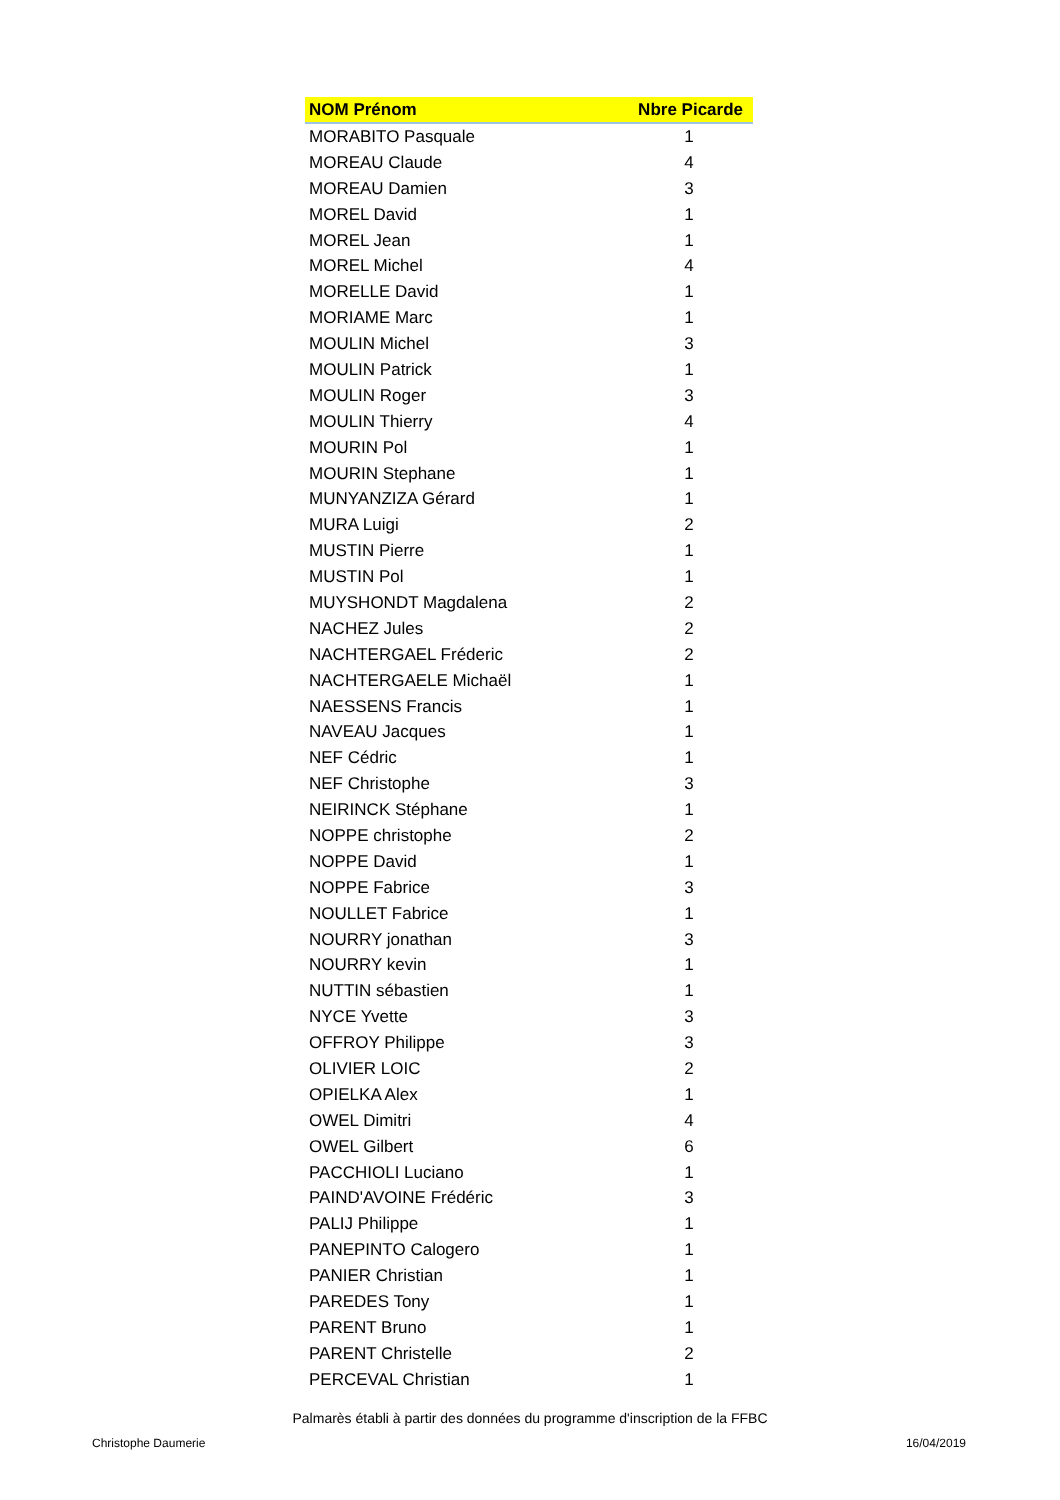| NOM Prénom | Nbre Picarde |
| --- | --- |
| MORABITO Pasquale | 1 |
| MOREAU Claude | 4 |
| MOREAU Damien | 3 |
| MOREL David | 1 |
| MOREL Jean | 1 |
| MOREL Michel | 4 |
| MORELLE David | 1 |
| MORIAME Marc | 1 |
| MOULIN Michel | 3 |
| MOULIN Patrick | 1 |
| MOULIN Roger | 3 |
| MOULIN Thierry | 4 |
| MOURIN Pol | 1 |
| MOURIN Stephane | 1 |
| MUNYANZIZA Gérard | 1 |
| MURA Luigi | 2 |
| MUSTIN Pierre | 1 |
| MUSTIN Pol | 1 |
| MUYSHONDT Magdalena | 2 |
| NACHEZ Jules | 2 |
| NACHTERGAEL Fréderic | 2 |
| NACHTERGAELE Michaël | 1 |
| NAESSENS Francis | 1 |
| NAVEAU Jacques | 1 |
| NEF Cédric | 1 |
| NEF Christophe | 3 |
| NEIRINCK Stéphane | 1 |
| NOPPE christophe | 2 |
| NOPPE David | 1 |
| NOPPE Fabrice | 3 |
| NOULLET Fabrice | 1 |
| NOURRY jonathan | 3 |
| NOURRY kevin | 1 |
| NUTTIN sébastien | 1 |
| NYCE Yvette | 3 |
| OFFROY Philippe | 3 |
| OLIVIER LOIC | 2 |
| OPIELKA Alex | 1 |
| OWEL Dimitri | 4 |
| OWEL Gilbert | 6 |
| PACCHIOLI Luciano | 1 |
| PAIND'AVOINE Frédéric | 3 |
| PALIJ Philippe | 1 |
| PANEPINTO Calogero | 1 |
| PANIER Christian | 1 |
| PAREDES Tony | 1 |
| PARENT Bruno | 1 |
| PARENT Christelle | 2 |
| PERCEVAL Christian | 1 |
Palmarès établi à partir des données du programme d'inscription de la FFBC
Christophe Daumerie 16/04/2019